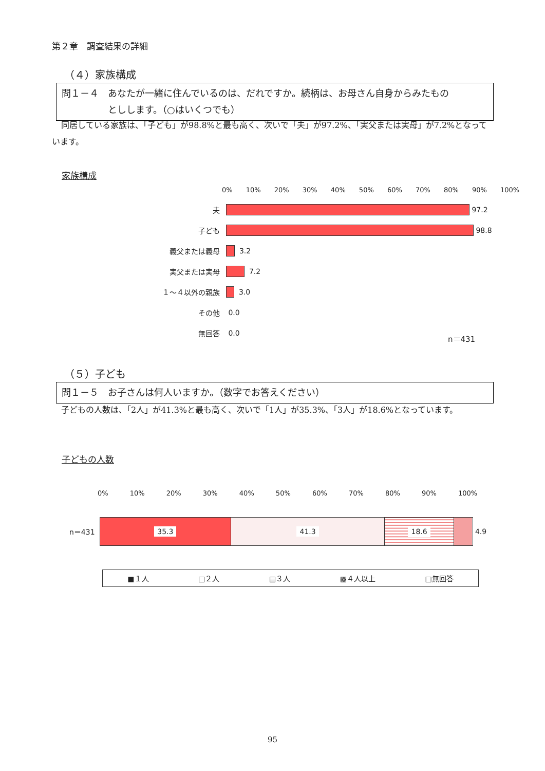第２章　調査結果の詳細
（４）家族構成
問１－４　あなたが一緒に住んでいるのは、だれですか。続柄は、お母さん自身からみたもの
　　　　　としします。（○はいくつでも）
同居している家族は、「子ども」が98.8%と最も高く、次いで「夫」が97.2%、「実父または実母」が7.2%となっています。
家族構成
0% 10% 20% 30% 40% 50% 60% 70% 80% 90% 100%
夫
97.2
子ども
98.8
義父または義母
3.2
実父または実母
7.2
１～４以外の親族
3.0
その他 0.0
無回答 0.0
n＝431
（５）子ども
問１－５　お子さんは何人いますか。（数字でお答えください）
子どもの人数は、「2人」が41.3%と最も高く、次いで「1人」が35.3%、「3人」が18.6%となっています。
子どもの人数
0% 10% 20% 30% 40% 50% 60% 70% 80% 90% 100%
n＝431
35.3 41.3 18.6
4.9
■１人 □２人 ▤３人 ▩４人以上 □無回答
95